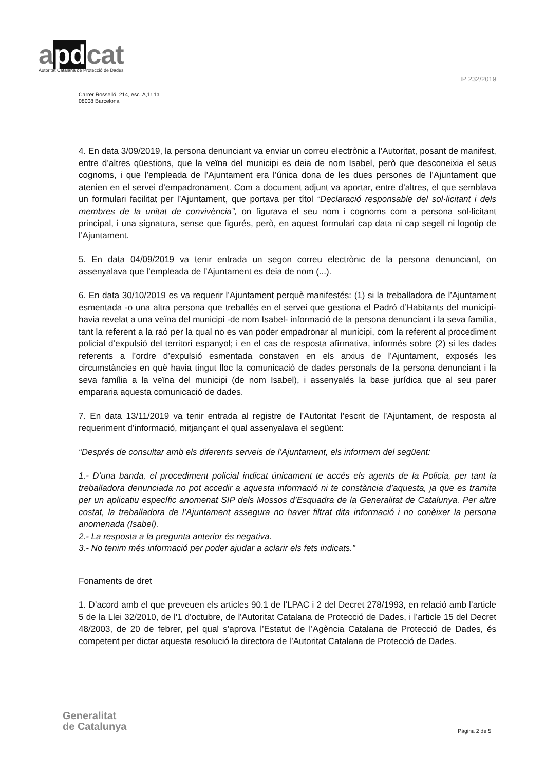apdcat
Autoritat Catalana de Protecció de Dades
IP 232/2019
Carrer Rosselló, 214, esc. A,1r 1a
08008 Barcelona
4. En data 3/09/2019, la persona denunciant va enviar un correu electrònic a l’Autoritat, posant de manifest, entre d’altres qüestions, que la veïna del municipi es deia de nom Isabel, però que desconeixia el seus cognoms, i que l’empleada de l’Ajuntament era l’única dona de les dues persones de l’Ajuntament que atenien en el servei d’empadronament. Com a document adjunt va aportar, entre d’altres, el que semblava un formulari facilitat per l’Ajuntament, que portava per títol “Declaració responsable del sol·licitant i dels membres de la unitat de convivència”, on figurava el seu nom i cognoms com a persona sol·licitant principal, i una signatura, sense que figurés, però, en aquest formulari cap data ni cap segell ni logotip de l’Ajuntament.
5. En data 04/09/2019 va tenir entrada un segon correu electrònic de la persona denunciant, on assenyalava que l’empleada de l’Ajuntament es deia de nom (...).
6. En data 30/10/2019 es va requerir l’Ajuntament perquè manifestés: (1) si la treballadora de l’Ajuntament esmentada -o una altra persona que treballés en el servei que gestiona el Padró d’Habitants del municipi- havia revelat a una veïna del municipi -de nom Isabel- informació de la persona denunciant i la seva família, tant la referent a la raó per la qual no es van poder empadronar al municipi, com la referent al procediment policial d’expulsió del territori espanyol; i en el cas de resposta afirmativa, informés sobre (2) si les dades referents a l’ordre d’expulsió esmentada constaven en els arxius de l’Ajuntament, exposés les circumstàncies en què havia tingut lloc la comunicació de dades personals de la persona denunciant i la seva família a la veïna del municipi (de nom Isabel), i assenyalés la base jurídica que al seu parer empararia aquesta comunicació de dades.
7. En data 13/11/2019 va tenir entrada al registre de l’Autoritat l’escrit de l’Ajuntament, de resposta al requeriment d’informació, mitjançant el qual assenyalava el següent:
“Després de consultar amb els diferents serveis de l’Ajuntament, els informem del següent:
1.- D’una banda, el procediment policial indicat únicament te accés els agents de la Policia, per tant la treballadora denunciada no pot accedir a aquesta informació ni te constància d’aquesta, ja que es tramita per un aplicatiu específic anomenat SIP dels Mossos d’Esquadra de la Generalitat de Catalunya. Per altre costat, la treballadora de l’Ajuntament assegura no haver filtrat dita informació i no conèixer la persona anomenada (Isabel).
2.- La resposta a la pregunta anterior és negativa.
3.- No tenim més informació per poder ajudar a aclarir els fets indicats.”
Fonaments de dret
1. D’acord amb el que preveuen els articles 90.1 de l’LPAC i 2 del Decret 278/1993, en relació amb l’article 5 de la Llei 32/2010, de l'1 d'octubre, de l'Autoritat Catalana de Protecció de Dades, i l’article 15 del Decret 48/2003, de 20 de febrer, pel qual s’aprova l’Estatut de l’Agència Catalana de Protecció de Dades, és competent per dictar aquesta resolució la directora de l’Autoritat Catalana de Protecció de Dades.
Generalitat
de Catalunya
Pàgina 2 de 5